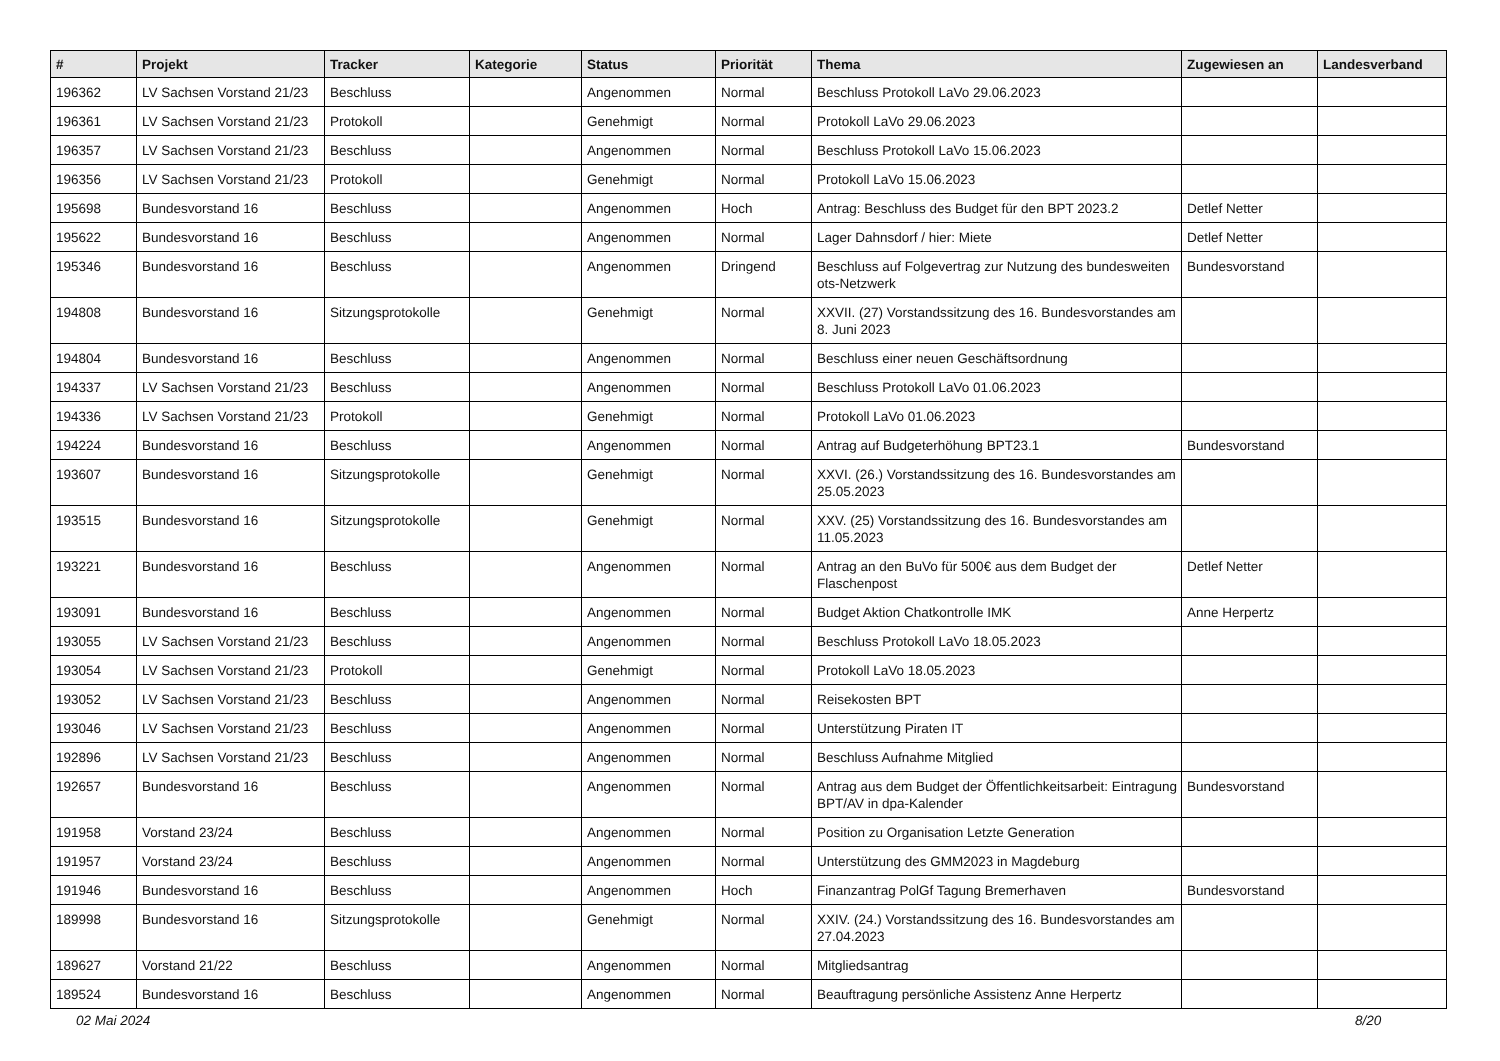| # | Projekt | Tracker | Kategorie | Status | Priorität | Thema | Zugewiesen an | Landesverband |
| --- | --- | --- | --- | --- | --- | --- | --- | --- |
| 196362 | LV Sachsen Vorstand 21/23 | Beschluss | | Angenommen | Normal | Beschluss Protokoll LaVo 29.06.2023 | | |
| 196361 | LV Sachsen Vorstand 21/23 | Protokoll | | Genehmigt | Normal | Protokoll LaVo 29.06.2023 | | |
| 196357 | LV Sachsen Vorstand 21/23 | Beschluss | | Angenommen | Normal | Beschluss Protokoll LaVo 15.06.2023 | | |
| 196356 | LV Sachsen Vorstand 21/23 | Protokoll | | Genehmigt | Normal | Protokoll LaVo 15.06.2023 | | |
| 195698 | Bundesvorstand 16 | Beschluss | | Angenommen | Hoch | Antrag: Beschluss des Budget für den BPT 2023.2 | Detlef Netter | |
| 195622 | Bundesvorstand 16 | Beschluss | | Angenommen | Normal | Lager Dahnsdorf / hier: Miete | Detlef Netter | |
| 195346 | Bundesvorstand 16 | Beschluss | | Angenommen | Dringend | Beschluss auf Folgevertrag zur Nutzung des bundesweiten ots-Netzwerk | Bundesvorstand | |
| 194808 | Bundesvorstand 16 | Sitzungsprotokolle | | Genehmigt | Normal | XXVII. (27) Vorstandssitzung des 16. Bundesvorstandes am 8. Juni 2023 | | |
| 194804 | Bundesvorstand 16 | Beschluss | | Angenommen | Normal | Beschluss einer neuen Geschäftsordnung | | |
| 194337 | LV Sachsen Vorstand 21/23 | Beschluss | | Angenommen | Normal | Beschluss Protokoll LaVo 01.06.2023 | | |
| 194336 | LV Sachsen Vorstand 21/23 | Protokoll | | Genehmigt | Normal | Protokoll LaVo 01.06.2023 | | |
| 194224 | Bundesvorstand 16 | Beschluss | | Angenommen | Normal | Antrag auf Budgeterhöhung BPT23.1 | Bundesvorstand | |
| 193607 | Bundesvorstand 16 | Sitzungsprotokolle | | Genehmigt | Normal | XXVI. (26.) Vorstandssitzung des 16. Bundesvorstandes am 25.05.2023 | | |
| 193515 | Bundesvorstand 16 | Sitzungsprotokolle | | Genehmigt | Normal | XXV. (25) Vorstandssitzung des 16. Bundesvorstandes am 11.05.2023 | | |
| 193221 | Bundesvorstand 16 | Beschluss | | Angenommen | Normal | Antrag an den BuVo für 500€ aus dem Budget der Flaschenpost | Detlef Netter | |
| 193091 | Bundesvorstand 16 | Beschluss | | Angenommen | Normal | Budget Aktion Chatkontrolle IMK | Anne Herpertz | |
| 193055 | LV Sachsen Vorstand 21/23 | Beschluss | | Angenommen | Normal | Beschluss Protokoll LaVo 18.05.2023 | | |
| 193054 | LV Sachsen Vorstand 21/23 | Protokoll | | Genehmigt | Normal | Protokoll LaVo 18.05.2023 | | |
| 193052 | LV Sachsen Vorstand 21/23 | Beschluss | | Angenommen | Normal | Reisekosten BPT | | |
| 193046 | LV Sachsen Vorstand 21/23 | Beschluss | | Angenommen | Normal | Unterstützung Piraten IT | | |
| 192896 | LV Sachsen Vorstand 21/23 | Beschluss | | Angenommen | Normal | Beschluss Aufnahme Mitglied | | |
| 192657 | Bundesvorstand 16 | Beschluss | | Angenommen | Normal | Antrag aus dem Budget der Öffentlichkeitsarbeit: Eintragung BPT/AV in dpa-Kalender | Bundesvorstand | |
| 191958 | Vorstand 23/24 | Beschluss | | Angenommen | Normal | Position zu Organisation Letzte Generation | | |
| 191957 | Vorstand 23/24 | Beschluss | | Angenommen | Normal | Unterstützung des GMM2023 in Magdeburg | | |
| 191946 | Bundesvorstand 16 | Beschluss | | Angenommen | Hoch | Finanzantrag PolGf Tagung Bremerhaven | Bundesvorstand | |
| 189998 | Bundesvorstand 16 | Sitzungsprotokolle | | Genehmigt | Normal | XXIV. (24.) Vorstandssitzung des 16. Bundesvorstandes am 27.04.2023 | | |
| 189627 | Vorstand 21/22 | Beschluss | | Angenommen | Normal | Mitgliedsantrag | | |
| 189524 | Bundesvorstand 16 | Beschluss | | Angenommen | Normal | Beauftragung persönliche Assistenz Anne Herpertz | | |
02 Mai 2024 8/20